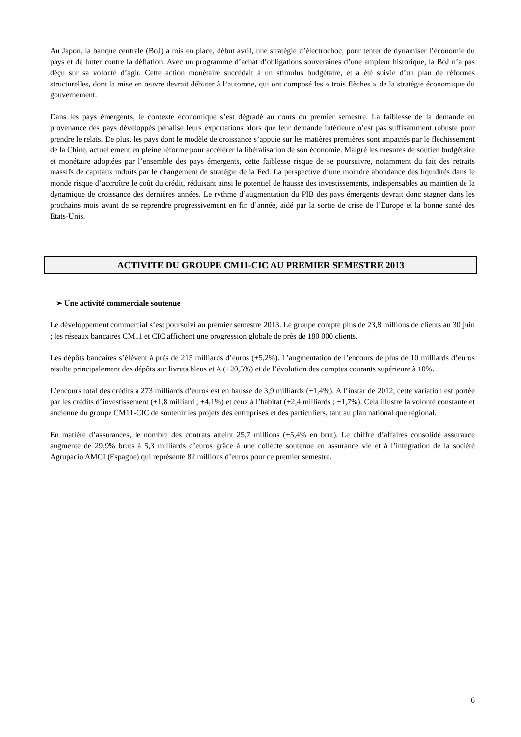Au Japon, la banque centrale (BoJ) a mis en place, début avril, une stratégie d’électrochoc, pour tenter de dynamiser l’économie du pays et de lutter contre la déflation. Avec un programme d’achat d’obligations souveraines d’une ampleur historique, la BoJ n’a pas déçu sur sa volonté d’agir. Cette action monétaire succédait à un stimulus budgétaire, et a été suivie d’un plan de réformes structurelles, dont la mise en œuvre devrait débuter à l’automne, qui ont composé les « trois flèches » de la stratégie économique du gouvernement.
Dans les pays émergents, le contexte économique s’est dégradé au cours du premier semestre. La faiblesse de la demande en provenance des pays développés pénalise leurs exportations alors que leur demande intérieure n’est pas suffisamment robuste pour prendre le relais. De plus, les pays dont le modèle de croissance s’appuie sur les matières premières sont impactés par le fléchissement de la Chine, actuellement en pleine réforme pour accélérer la libéralisation de son économie. Malgré les mesures de soutien budgétaire et monétaire adoptées par l’ensemble des pays émergents, cette faiblesse risque de se poursuivre, notamment du fait des retraits massifs de capitaux induits par le changement de stratégie de la Fed. La perspective d’une moindre abondance des liquidités dans le monde risque d’accroître le coût du crédit, réduisant ainsi le potentiel de hausse des investissements, indispensables au maintien de la dynamique de croissance des dernières années. Le rythme d’augmentation du PIB des pays émergents devrait donc stagner dans les prochains mois avant de se reprendre progressivement en fin d’année, aidé par la sortie de crise de l’Europe et la bonne santé des Etats-Unis.
ACTIVITE DU GROUPE CM11-CIC AU PREMIER SEMESTRE 2013
➢ Une activité commerciale soutenue
Le développement commercial s’est poursuivi au premier semestre 2013. Le groupe compte plus de 23,8 millions de clients au 30 juin ; les réseaux bancaires CM11 et CIC affichent une progression globale de près de 180 000 clients.
Les dépôts bancaires s’élèvent à près de 215 milliards d’euros (+5,2%). L’augmentation de l’encours de plus de 10 milliards d’euros résulte principalement des dépôts sur livrets bleus et A (+20,5%) et de l’évolution des comptes courants supérieure à 10%.
L’encours total des crédits à 273 milliards d’euros est en hausse de 3,9 milliards (+1,4%). A l’instar de 2012, cette variation est portée par les crédits d’investissement (+1,8 milliard ; +4,1%) et ceux à l’habitat (+2,4 milliards ; +1,7%). Cela illustre la volonté constante et ancienne du groupe CM11-CIC de soutenir les projets des entreprises et des particuliers, tant au plan national que régional.
En matière d’assurances, le nombre des contrats atteint 25,7 millions (+5,4% en brut). Le chiffre d’affaires consolidé assurance augmente de 29,9% bruts à 5,3 milliards d’euros grâce à une collecte soutenue en assurance vie et à l’intégration de la société Agrupacio AMCI (Espagne) qui représente 82 millions d’euros pour ce premier semestre.
6